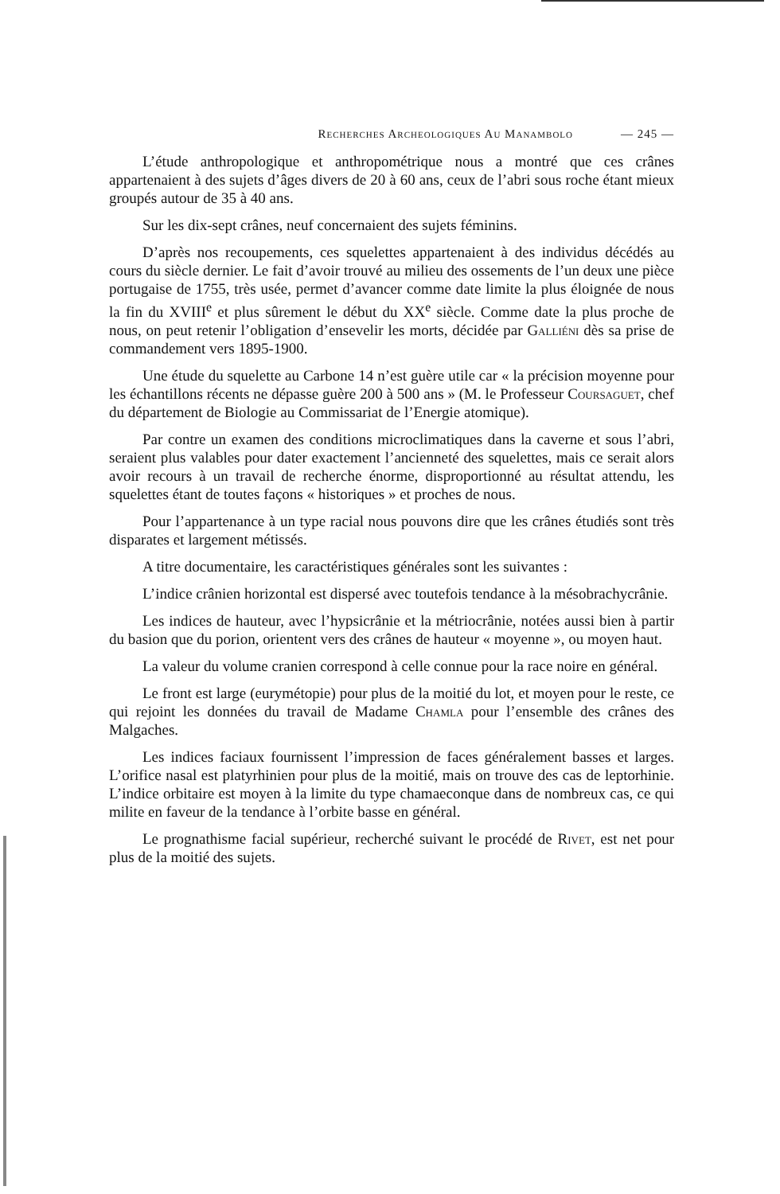Recherches Archeologiques Au Manambolo — 245 —
L’étude anthropologique et anthropométrique nous a montré que ces crânes appartenaient à des sujets d’âges divers de 20 à 60 ans, ceux de l’abri sous roche étant mieux groupés autour de 35 à 40 ans.
Sur les dix-sept crânes, neuf concernaient des sujets féminins.
D’après nos recoupements, ces squelettes appartenaient à des individus décédés au cours du siècle dernier. Le fait d’avoir trouvé au milieu des ossements de l’un deux une pièce portugaise de 1755, très usée, permet d’avancer comme date limite la plus éloignée de nous la fin du XVIII<sup>e</sup> et plus sûrement le début du XX<sup>e</sup> siècle. Comme date la plus proche de nous, on peut retenir l’obligation d’ensevelir les morts, décidée par Galliéni dès sa prise de commandement vers 1895-1900.
Une étude du squelette au Carbone 14 n’est guère utile car « la précision moyenne pour les échantillons récents ne dépasse guère 200 à 500 ans » (M. le Professeur Coursaguet, chef du département de Biologie au Commissariat de l’Energie atomique).
Par contre un examen des conditions microclimatiques dans la caverne et sous l’abri, seraient plus valables pour dater exactement l’ancienneté des squelettes, mais ce serait alors avoir recours à un travail de recherche énorme, disproportionné au résultat attendu, les squelettes étant de toutes façons « historiques » et proches de nous.
Pour l’appartenance à un type racial nous pouvons dire que les crânes étudiés sont très disparates et largement métissés.
A titre documentaire, les caractéristiques générales sont les suivantes :
L’indice crânien horizontal est dispersé avec toutefois tendance à la mésobrachycrânie.
Les indices de hauteur, avec l’hypsicrânie et la métriocrânie, notées aussi bien à partir du basion que du porion, orientent vers des crânes de hauteur « moyenne », ou moyen haut.
La valeur du volume cranien correspond à celle connue pour la race noire en général.
Le front est large (eurymétopie) pour plus de la moitié du lot, et moyen pour le reste, ce qui rejoint les données du travail de Madame Chamla pour l’ensemble des crânes des Malgaches.
Les indices faciaux fournissent l’impression de faces généralement basses et larges. L’orifice nasal est platyrhinien pour plus de la moitié, mais on trouve des cas de leptorhinie. L’indice orbitaire est moyen à la limite du type chamaeconque dans de nombreux cas, ce qui milite en faveur de la tendance à l’orbite basse en général.
Le prognathisme facial supérieur, recherché suivant le procédé de Rivet, est net pour plus de la moitié des sujets.